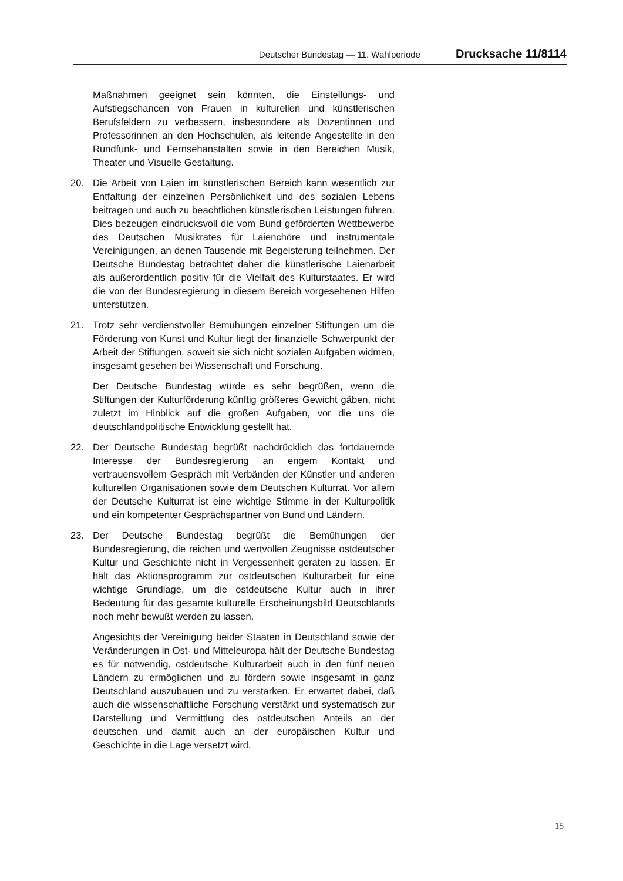Deutscher Bundestag — 11. Wahlperiode Drucksache 11/8114
Maßnahmen geeignet sein könnten, die Einstellungs- und Aufstiegschancen von Frauen in kulturellen und künstlerischen Berufsfeldern zu verbessern, insbesondere als Dozentinnen und Professorinnen an den Hochschulen, als leitende Angestellte in den Rundfunk- und Fernsehanstalten sowie in den Bereichen Musik, Theater und Visuelle Gestaltung.
20. Die Arbeit von Laien im künstlerischen Bereich kann wesentlich zur Entfaltung der einzelnen Persönlichkeit und des sozialen Lebens beitragen und auch zu beachtlichen künstlerischen Leistungen führen. Dies bezeugen eindrucksvoll die vom Bund geförderten Wettbewerbe des Deutschen Musikrates für Laienchöre und instrumentale Vereinigungen, an denen Tausende mit Begeisterung teilnehmen. Der Deutsche Bundestag betrachtet daher die künstlerische Laienarbeit als außerordentlich positiv für die Vielfalt des Kulturstaates. Er wird die von der Bundesregierung in diesem Bereich vorgesehenen Hilfen unterstützen.
21. Trotz sehr verdienstvoller Bemühungen einzelner Stiftungen um die Förderung von Kunst und Kultur liegt der finanzielle Schwerpunkt der Arbeit der Stiftungen, soweit sie sich nicht sozialen Aufgaben widmen, insgesamt gesehen bei Wissenschaft und Forschung.
Der Deutsche Bundestag würde es sehr begrüßen, wenn die Stiftungen der Kulturförderung künftig größeres Gewicht gäben, nicht zuletzt im Hinblick auf die großen Aufgaben, vor die uns die deutschlandpolitische Entwicklung gestellt hat.
22. Der Deutsche Bundestag begrüßt nachdrücklich das fortdauernde Interesse der Bundesregierung an engem Kontakt und vertrauensvollem Gespräch mit Verbänden der Künstler und anderen kulturellen Organisationen sowie dem Deutschen Kulturrat. Vor allem der Deutsche Kulturrat ist eine wichtige Stimme in der Kulturpolitik und ein kompetenter Gesprächspartner von Bund und Ländern.
23. Der Deutsche Bundestag begrüßt die Bemühungen der Bundesregierung, die reichen und wertvollen Zeugnisse ostdeutscher Kultur und Geschichte nicht in Vergessenheit geraten zu lassen. Er hält das Aktionsprogramm zur ostdeutschen Kulturarbeit für eine wichtige Grundlage, um die ostdeutsche Kultur auch in ihrer Bedeutung für das gesamte kulturelle Erscheinungsbild Deutschlands noch mehr bewußt werden zu lassen.
Angesichts der Vereinigung beider Staaten in Deutschland sowie der Veränderungen in Ost- und Mitteleuropa hält der Deutsche Bundestag es für notwendig, ostdeutsche Kulturarbeit auch in den fünf neuen Ländern zu ermöglichen und zu fördern sowie insgesamt in ganz Deutschland auszubauen und zu verstärken. Er erwartet dabei, daß auch die wissenschaftliche Forschung verstärkt und systematisch zur Darstellung und Vermittlung des ostdeutschen Anteils an der deutschen und damit auch an der europäischen Kultur und Geschichte in die Lage versetzt wird.
15